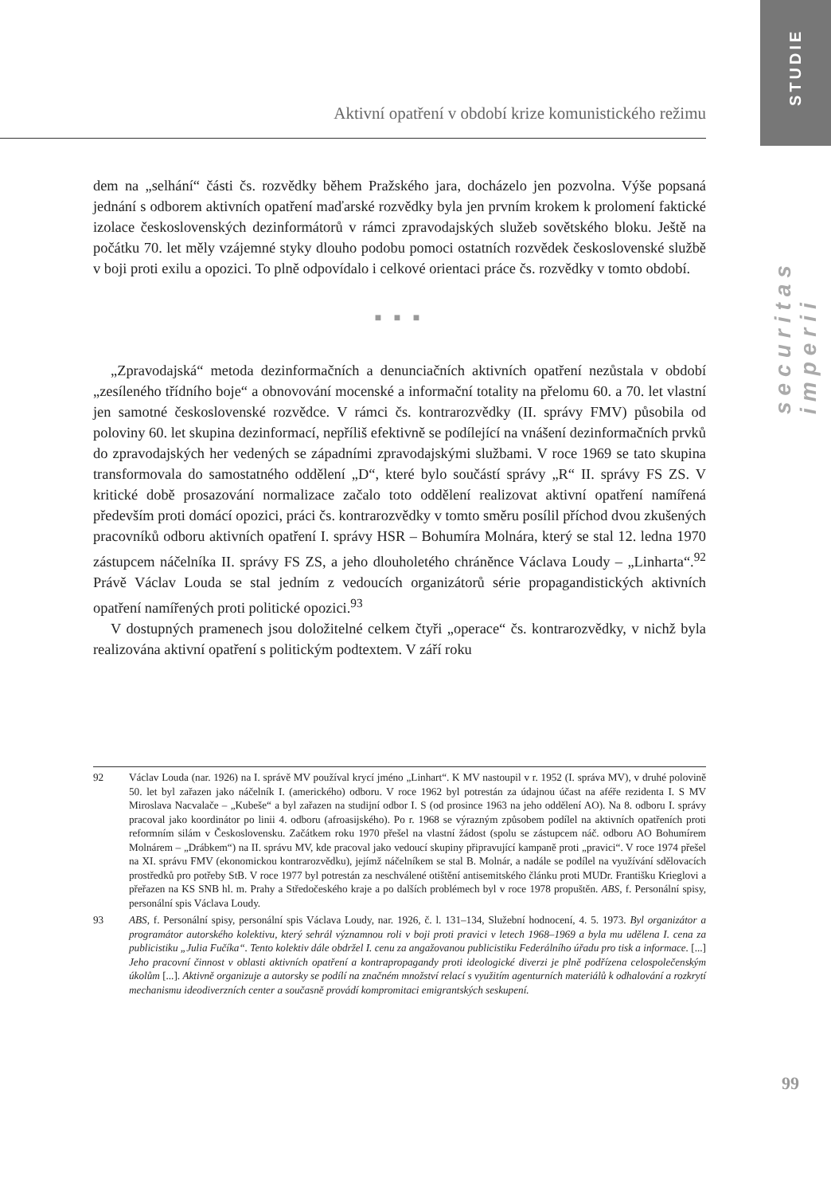STUDIE
securitas imperii
Aktivní opatření v období krize komunistického režimu
dem na „selhání“ části čs. rozvědky během Pražského jara, docházelo jen pozvolna. Výše popsaná jednání s odborem aktivních opatření maďarské rozvědky byla jen prvním krokem k prolomení faktické izolace československých dezinformátorů v rámci zpravodajských služeb sovětského bloku. Ještě na počátku 70. let měly vzájemné styky dlouho podobu pomoci ostatních rozvědek československé službě v boji proti exilu a opozici. To plně odpovídalo i celkové orientaci práce čs. rozvědky v tomto období.
■ ■ ■
„Zpravodajská“ metoda dezinformačních a denunciačních aktivních opatření nezůstala v období „zesíleného třídního boje“ a obnovování mocenské a informační totality na přelomu 60. a 70. let vlastní jen samotné československé rozvědce. V rámci čs. kontrarozvědky (II. správy FMV) působila od poloviny 60. let skupina dezinformací, nepříliš efektivně se podílející na vnášení dezinformačních prvků do zpravodajských her vedených se západními zpravodajskými službami. V roce 1969 se tato skupina transformovala do samostatného oddělení „D“, které bylo součástí správy „R“ II. správy FS ZS. V kritické době prosazování normalizace začalo toto oddělení realizovat aktivní opatření namířená především proti domácí opozici, práci čs. kontrarozvědky v tomto směru posílil příchod dvou zkušených pracovníků odboru aktivních opatření I. správy HSR – Bohumíra Molnára, který se stal 12. ledna 1970 zástupcem náčelníka II. správy FS ZS, a jeho dlouholetého chráněnce Václava Loudy – „Linharta“.<sup>92</sup> Právě Václav Louda se stal jedním z vedoucích organizátorů série propagandistických aktivních opatření namířených proti politické opozici.<sup>93</sup>
V dostupných pramenech jsou doložitelné celkem čtyři „operace“ čs. kontrarozvědky, v nichž byla realizována aktivní opatření s politickým podtextem. V září roku
92 Václav Louda (nar. 1926) na I. správě MV používal krycí jméno „Linhart“. K MV nastoupil v r. 1952 (I. správa MV), v druhé polovině 50. let byl zařazen jako náčelník I. (amerického) odboru. V roce 1962 byl potrestán za údajnou účast na aféře rezidenta I. S MV Miroslava Nacvalače – „Kubeše“ a byl zařazen na studijní odbor I. S (od prosince 1963 na jeho oddělení AO). Na 8. odboru I. správy pracoval jako koordinátor po linii 4. odboru (afroasijského). Po r. 1968 se výrazným způsobem podílel na aktivních opatřeních proti reformním silám v Československu. Začátkem roku 1970 přešel na vlastní žádost (spolu se zástupcem náč. odboru AO Bohumírem Molnárem – „Drábkem“) na II. správu MV, kde pracoval jako vedoucí skupiny připravující kampaně proti „pravici“. V roce 1974 přešel na XI. správu FMV (ekonomickou kontrarozvědku), jejímž náčelníkem se stal B. Molnár, a nadále se podílel na využívání sdělovacích prostředků pro potřeby StB. V roce 1977 byl potrestán za neschválené otištění antisemitského článku proti MUDr. Františku Krieglovi a přeřazen na KS SNB hl. m. Prahy a Středočeského kraje a po dalších problémech byl v roce 1978 propuštěn. ABS, f. Personální spisy, personální spis Václava Loudy.
93 ABS, f. Personální spisy, personální spis Václava Loudy, nar. 1926, č. l. 131–134, Služební hodnocení, 4. 5. 1973. Byl organizátor a programátor autorského kolektivu, který sehrál významnou roli v boji proti pravici v letech 1968–1969 a byla mu udělena I. cena za publicistiku „Julia Fučíka“. Tento kolektiv dále obdržel I. cenu za angažovanou publicistiku Federálního úřadu pro tisk a informace. [...] Jeho pracovní činnost v oblasti aktivních opatření a kontrapropagandy proti ideologické diverzi je plně podřízena celospolečenským úkolům [...]. Aktivně organizuje a autorsky se podílí na značném množství relací s využitím agenturních materiálů k odhalování a rozkrytí mechanismu ideodiverzních center a současně provádí kompromitaci emigrantských seskupení.
99